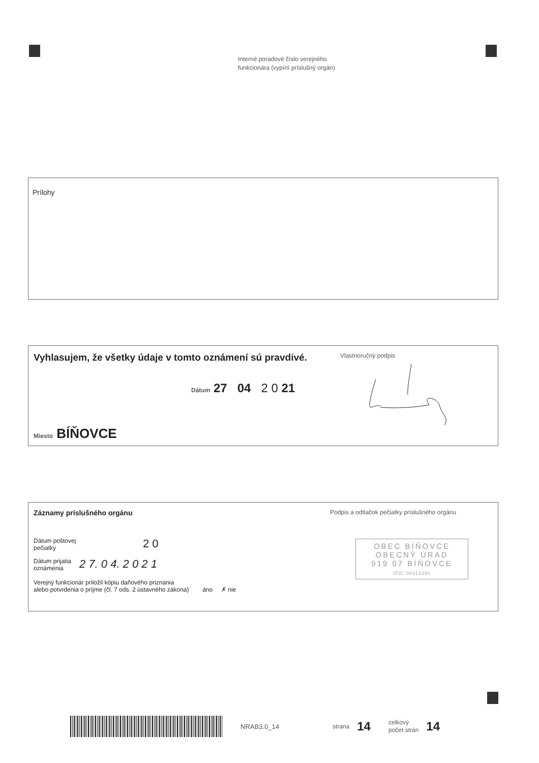Interné poradové číslo verejného
funkcionára (vypíní príslušný orgán)
Prílohy
Vyhlasujem, že všetky údaje v tomto oznámení sú pravdivé.
Dátum 27 04 2 0 21
Miesto BÍŇOVCE
Vlastnoručný podpis
Záznamy príslušného orgánu
Dátum poštovej
pečiatky
2 0
Dátum prijatia
oznámenia
2 7. 0 4. 2 0 2 1
Verejný funkcionár priložil kópiu daňového priznania
alebo potvrdenia o príjme (čl. 7 ods. 2 ústavného zákona) áno ✗ nie
Podpis a odtlačok pečiatky príslušného orgánu
OBEC BÍŇOVCE
OBECNÝ ÚRAD
919 07 BÍŇOVCE
IČO: 00312291
NRAB3.0_14 strana
14
celkový
počet strán
14